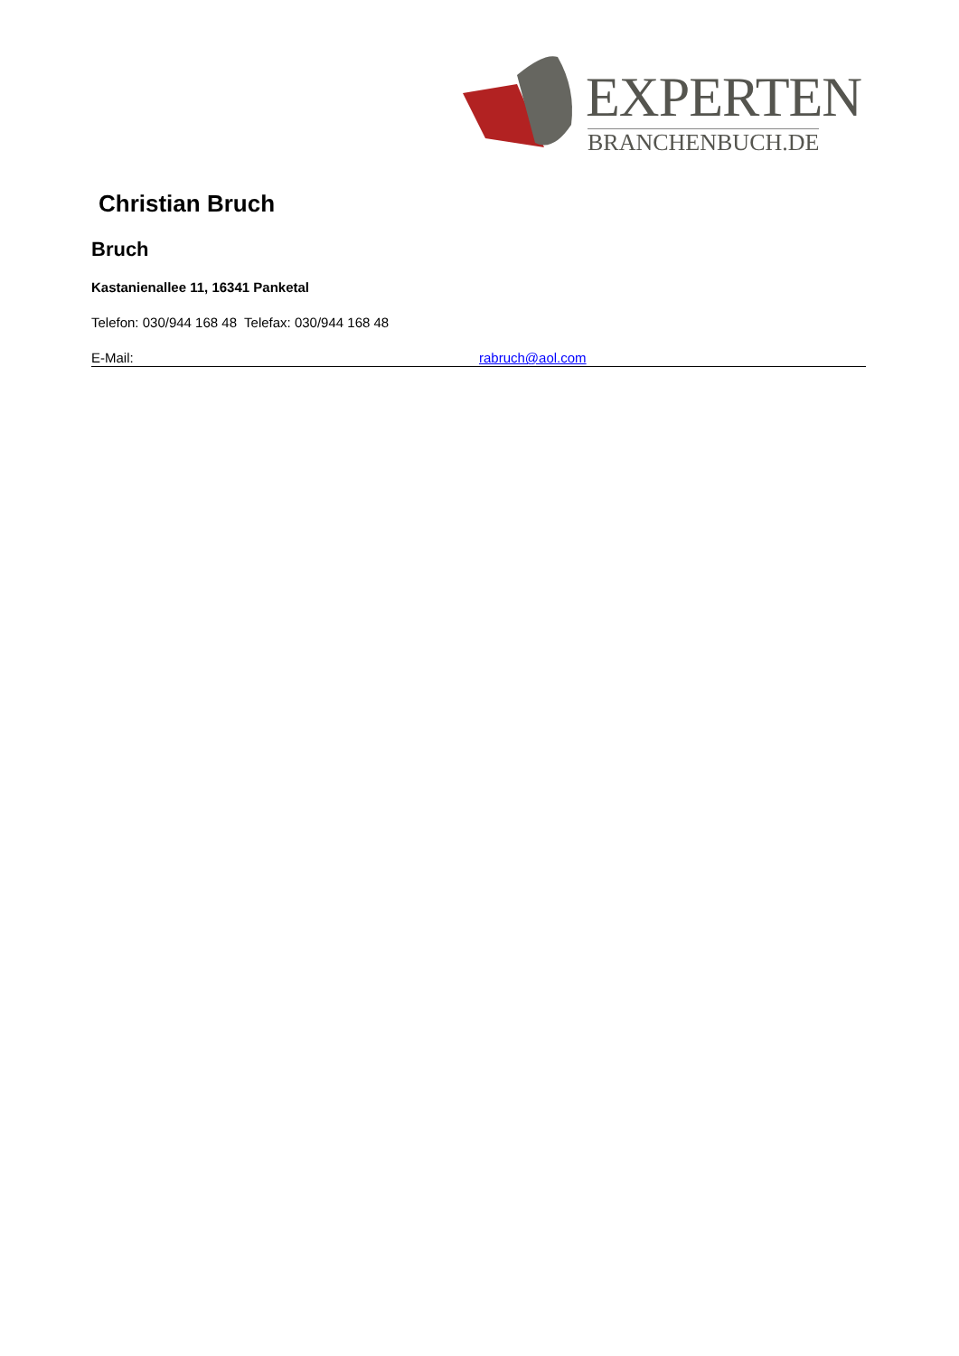EXPERTEN
BRANCHENBUCH.DE
Christian Bruch
Bruch
Kastanienallee 11, 16341 Panketal
Telefon: 030/944 168 48 Telefax: 030/944 168 48
E-Mail: rabruch@aol.com